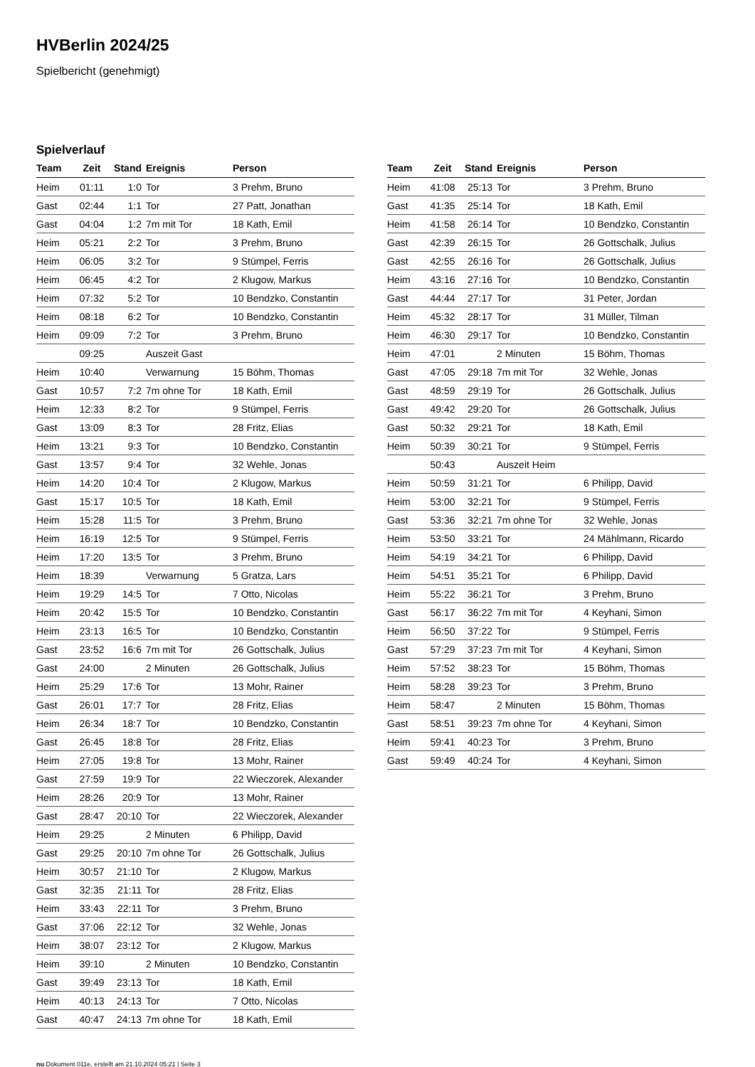HVBerlin 2024/25
Spielbericht (genehmigt)
Spielverlauf
| Team | Zeit | Stand | Ereignis | Person |
| --- | --- | --- | --- | --- |
| Heim | 01:11 | 1:0 | Tor | 3 Prehm, Bruno |
| Gast | 02:44 | 1:1 | Tor | 27 Patt, Jonathan |
| Gast | 04:04 | 1:2 | 7m mit Tor | 18 Kath, Emil |
| Heim | 05:21 | 2:2 | Tor | 3 Prehm, Bruno |
| Heim | 06:05 | 3:2 | Tor | 9 Stümpel, Ferris |
| Heim | 06:45 | 4:2 | Tor | 2 Klugow, Markus |
| Heim | 07:32 | 5:2 | Tor | 10 Bendzko, Constantin |
| Heim | 08:18 | 6:2 | Tor | 10 Bendzko, Constantin |
| Heim | 09:09 | 7:2 | Tor | 3 Prehm, Bruno |
| | 09:25 | | Auszeit Gast | |
| Heim | 10:40 | | Verwarnung | 15 Böhm, Thomas |
| Gast | 10:57 | 7:2 | 7m ohne Tor | 18 Kath, Emil |
| Heim | 12:33 | 8:2 | Tor | 9 Stümpel, Ferris |
| Gast | 13:09 | 8:3 | Tor | 28 Fritz, Elias |
| Heim | 13:21 | 9:3 | Tor | 10 Bendzko, Constantin |
| Gast | 13:57 | 9:4 | Tor | 32 Wehle, Jonas |
| Heim | 14:20 | 10:4 | Tor | 2 Klugow, Markus |
| Gast | 15:17 | 10:5 | Tor | 18 Kath, Emil |
| Heim | 15:28 | 11:5 | Tor | 3 Prehm, Bruno |
| Heim | 16:19 | 12:5 | Tor | 9 Stümpel, Ferris |
| Heim | 17:20 | 13:5 | Tor | 3 Prehm, Bruno |
| Heim | 18:39 | | Verwarnung | 5 Gratza, Lars |
| Heim | 19:29 | 14:5 | Tor | 7 Otto, Nicolas |
| Heim | 20:42 | 15:5 | Tor | 10 Bendzko, Constantin |
| Heim | 23:13 | 16:5 | Tor | 10 Bendzko, Constantin |
| Gast | 23:52 | 16:6 | 7m mit Tor | 26 Gottschalk, Julius |
| Gast | 24:00 | | 2 Minuten | 26 Gottschalk, Julius |
| Heim | 25:29 | 17:6 | Tor | 13 Mohr, Rainer |
| Gast | 26:01 | 17:7 | Tor | 28 Fritz, Elias |
| Heim | 26:34 | 18:7 | Tor | 10 Bendzko, Constantin |
| Gast | 26:45 | 18:8 | Tor | 28 Fritz, Elias |
| Heim | 27:05 | 19:8 | Tor | 13 Mohr, Rainer |
| Gast | 27:59 | 19:9 | Tor | 22 Wieczorek, Alexander |
| Heim | 28:26 | 20:9 | Tor | 13 Mohr, Rainer |
| Gast | 28:47 | 20:10 | Tor | 22 Wieczorek, Alexander |
| Heim | 29:25 | | 2 Minuten | 6 Philipp, David |
| Gast | 29:25 | 20:10 | 7m ohne Tor | 26 Gottschalk, Julius |
| Heim | 30:57 | 21:10 | Tor | 2 Klugow, Markus |
| Gast | 32:35 | 21:11 | Tor | 28 Fritz, Elias |
| Heim | 33:43 | 22:11 | Tor | 3 Prehm, Bruno |
| Gast | 37:06 | 22:12 | Tor | 32 Wehle, Jonas |
| Heim | 38:07 | 23:12 | Tor | 2 Klugow, Markus |
| Heim | 39:10 | | 2 Minuten | 10 Bendzko, Constantin |
| Gast | 39:49 | 23:13 | Tor | 18 Kath, Emil |
| Heim | 40:13 | 24:13 | Tor | 7 Otto, Nicolas |
| Gast | 40:47 | 24:13 | 7m ohne Tor | 18 Kath, Emil |
| Team | Zeit | Stand | Ereignis | Person |
| --- | --- | --- | --- | --- |
| Heim | 41:08 | 25:13 | Tor | 3 Prehm, Bruno |
| Gast | 41:35 | 25:14 | Tor | 18 Kath, Emil |
| Heim | 41:58 | 26:14 | Tor | 10 Bendzko, Constantin |
| Gast | 42:39 | 26:15 | Tor | 26 Gottschalk, Julius |
| Gast | 42:55 | 26:16 | Tor | 26 Gottschalk, Julius |
| Heim | 43:16 | 27:16 | Tor | 10 Bendzko, Constantin |
| Gast | 44:44 | 27:17 | Tor | 31 Peter, Jordan |
| Heim | 45:32 | 28:17 | Tor | 31 Müller, Tilman |
| Heim | 46:30 | 29:17 | Tor | 10 Bendzko, Constantin |
| Heim | 47:01 | | 2 Minuten | 15 Böhm, Thomas |
| Gast | 47:05 | 29:18 | 7m mit Tor | 32 Wehle, Jonas |
| Gast | 48:59 | 29:19 | Tor | 26 Gottschalk, Julius |
| Gast | 49:42 | 29:20 | Tor | 26 Gottschalk, Julius |
| Gast | 50:32 | 29:21 | Tor | 18 Kath, Emil |
| Heim | 50:39 | 30:21 | Tor | 9 Stümpel, Ferris |
| | 50:43 | | Auszeit Heim | |
| Heim | 50:59 | 31:21 | Tor | 6 Philipp, David |
| Heim | 53:00 | 32:21 | Tor | 9 Stümpel, Ferris |
| Gast | 53:36 | 32:21 | 7m ohne Tor | 32 Wehle, Jonas |
| Heim | 53:50 | 33:21 | Tor | 24 Mählmann, Ricardo |
| Heim | 54:19 | 34:21 | Tor | 6 Philipp, David |
| Heim | 54:51 | 35:21 | Tor | 6 Philipp, David |
| Heim | 55:22 | 36:21 | Tor | 3 Prehm, Bruno |
| Gast | 56:17 | 36:22 | 7m mit Tor | 4 Keyhani, Simon |
| Heim | 56:50 | 37:22 | Tor | 9 Stümpel, Ferris |
| Gast | 57:29 | 37:23 | 7m mit Tor | 4 Keyhani, Simon |
| Heim | 57:52 | 38:23 | Tor | 15 Böhm, Thomas |
| Heim | 58:28 | 39:23 | Tor | 3 Prehm, Bruno |
| Heim | 58:47 | | 2 Minuten | 15 Böhm, Thomas |
| Gast | 58:51 | 39:23 | 7m ohne Tor | 4 Keyhani, Simon |
| Heim | 59:41 | 40:23 | Tor | 3 Prehm, Bruno |
| Gast | 59:49 | 40:24 | Tor | 4 Keyhani, Simon |
nu.Dokument 011e, erstellt am 21.10.2024 05:21 | Seite 3